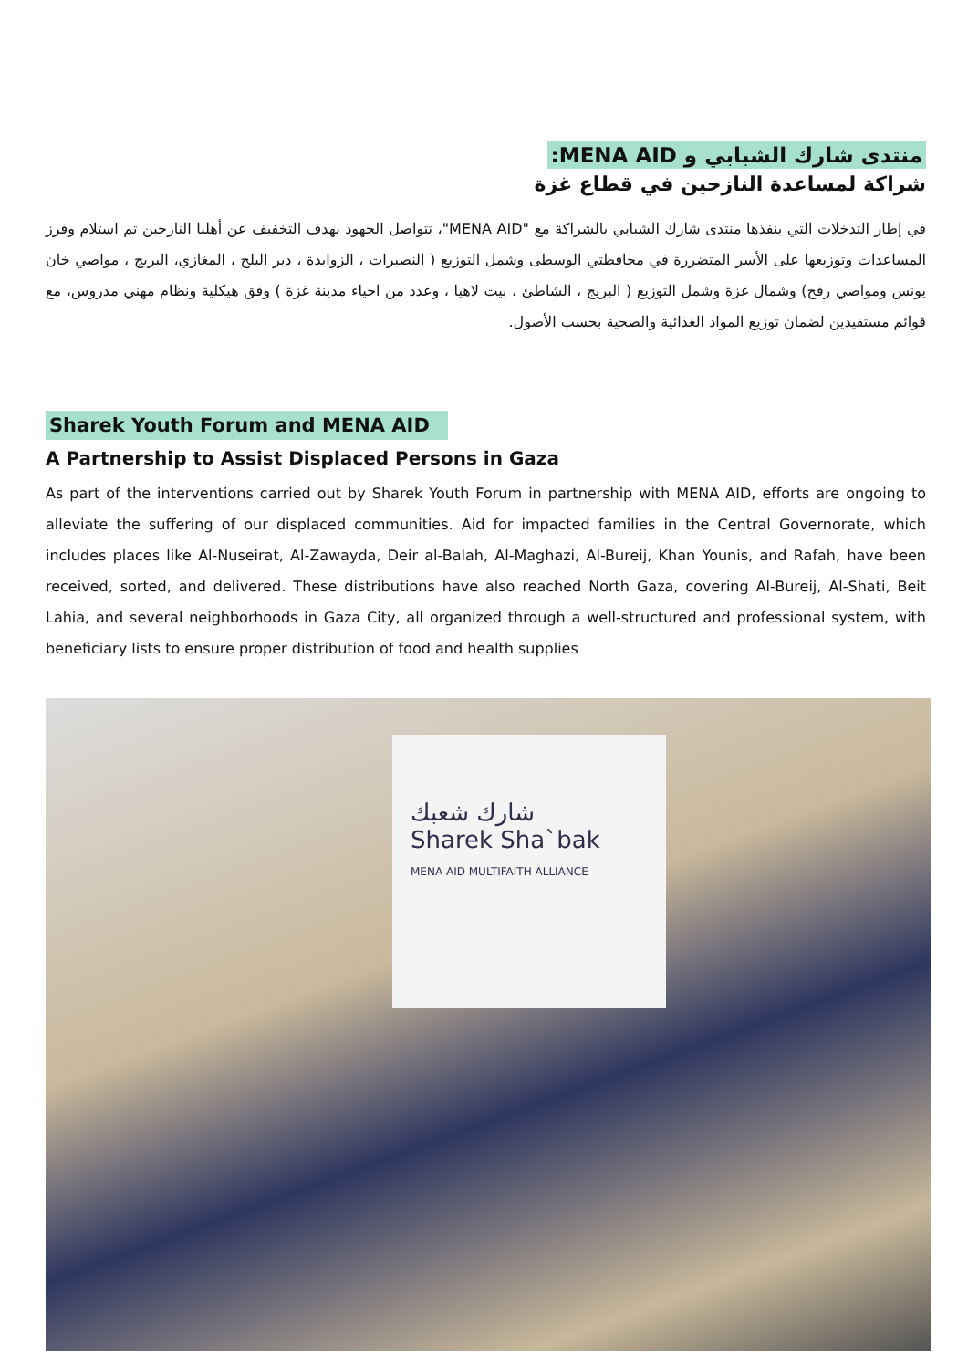منتدى شارك الشبابي و MENA AID:
شراكة لمساعدة النازحين في قطاع غزة
في إطار التدخلات التي ينفذها منتدى شارك الشبابي بالشراكة مع "MENA AID"، تتواصل الجهود بهدف التخفيف عن أهلنا النازحين تم استلام وفرز المساعدات وتوزيعها على الأسر المتضررة في محافظتي الوسطى وشمل التوزيع ( النصيرات ، الزوايدة ، دير البلح ، المغازي، البريج ، مواصي خان يونس ومواصي رفح) وشمال غزة وشمل التوزيع ( البريج ، الشاطئ ، بيت لاهيا ، وعدد من احياء مدينة غزة ) وفق هيكلية ونظام مهني مدروس، مع قوائم مستفيدين لضمان توزيع المواد الغذائية والصحية بحسب الأصول.
Sharek Youth Forum and MENA AID
A Partnership to Assist Displaced Persons in Gaza
As part of the interventions carried out by Sharek Youth Forum in partnership with MENA AID, efforts are ongoing to alleviate the suffering of our displaced communities. Aid for impacted families in the Central Governorate, which includes places like Al-Nuseirat, Al-Zawayda, Deir al-Balah, Al-Maghazi, Al-Bureij, Khan Younis, and Rafah, have been received, sorted, and delivered. These distributions have also reached North Gaza, covering Al-Bureij, Al-Shati, Beit Lahia, and several neighborhoods in Gaza City, all organized through a well-structured and professional system, with beneficiary lists to ensure proper distribution of food and health supplies
شارك شعبك
Sharek Sha`bak
MENA AID MULTIFAITH ALLIANCE